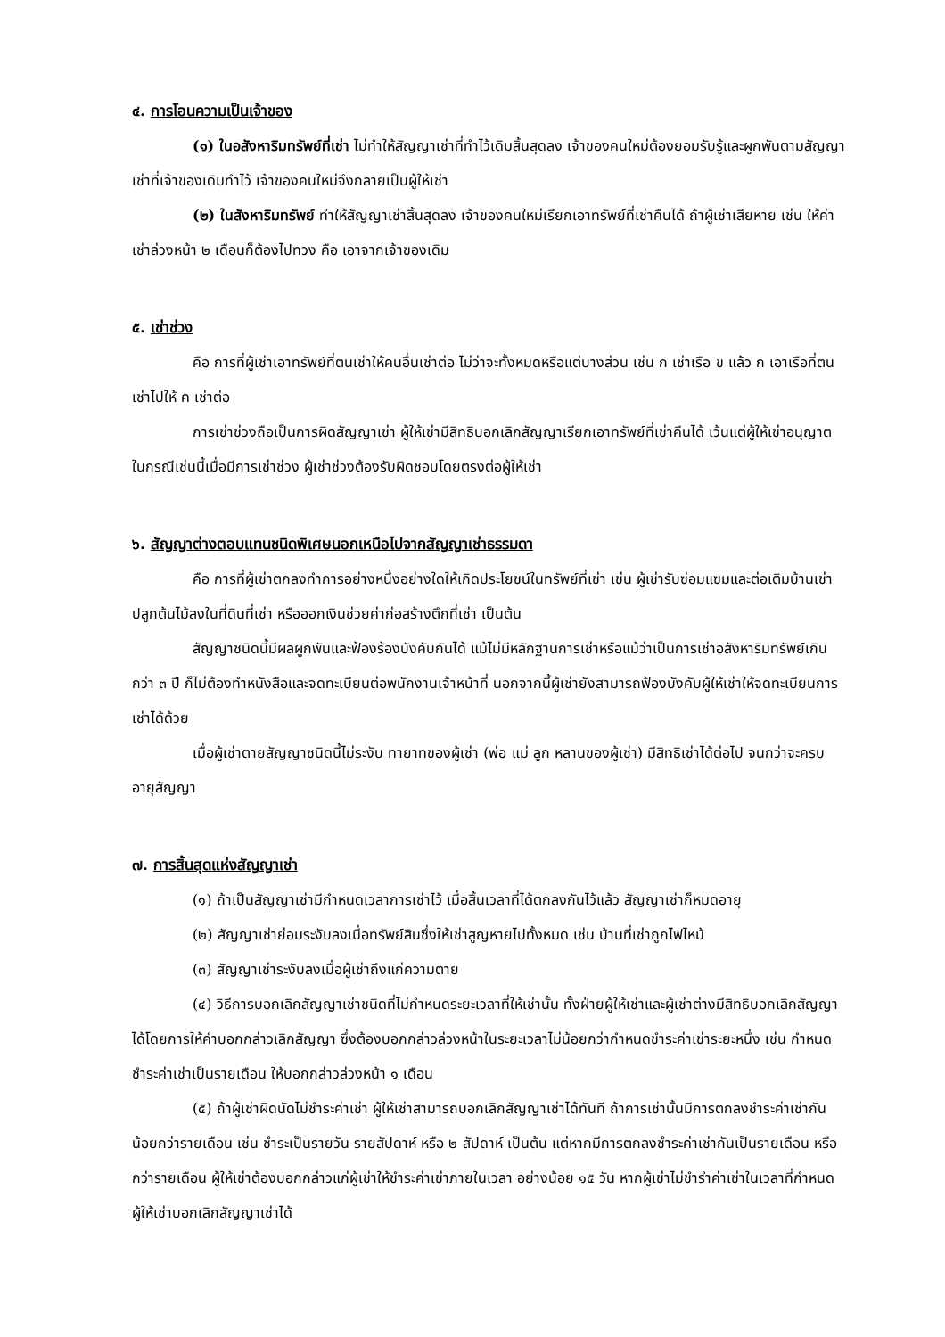๔. การโอนความเป็นเจ้าของ
(๑) ในอสังหาริมทรัพย์ที่เช่า ไม่ทำให้สัญญาเช่าที่ทำไว้เดิมสิ้นสุดลง เจ้าของคนใหม่ต้องยอมรับรู้และผูกพันตามสัญญาเช่าที่เจ้าของเดิมทำไว้ เจ้าของคนใหม่จึงกลายเป็นผู้ให้เช่า
(๒) ในสังหาริมทรัพย์ ทำให้สัญญาเช่าสิ้นสุดลง เจ้าของคนใหม่เรียกเอาทรัพย์ที่เช่าคืนได้ ถ้าผู้เช่าเสียหาย เช่น ให้ค่าเช่าล่วงหน้า ๒ เดือนก็ต้องไปทวง คือ เอาจากเจ้าของเดิม
๕. เช่าช่วง
คือ การที่ผู้เช่าเอาทรัพย์ที่ตนเช่าให้คนอื่นเช่าต่อ ไม่ว่าจะทั้งหมดหรือแต่บางส่วน เช่น ก เช่าเรือ ข แล้ว ก เอาเรือที่ตนเช่าไปให้ ค เช่าต่อ
การเช่าช่วงถือเป็นการผิดสัญญาเช่า ผู้ให้เช่ามีสิทธิบอกเลิกสัญญาเรียกเอาทรัพย์ที่เช่าคืนได้ เว้นแต่ผู้ให้เช่าอนุญาต ในกรณีเช่นนี้เมื่อมีการเช่าช่วง ผู้เช่าช่วงต้องรับผิดชอบโดยตรงต่อผู้ให้เช่า
๖. สัญญาต่างตอบแทนชนิดพิเศษนอกเหนือไปจากสัญญาเช่าธรรมดา
คือ การที่ผู้เช่าตกลงทำการอย่างหนึ่งอย่างใดให้เกิดประโยชน์ในทรัพย์ที่เช่า เช่น ผู้เช่ารับซ่อมแซมและต่อเติมบ้านเช่าปลูกต้นไม้ลงในที่ดินที่เช่า หรือออกเงินช่วยค่าก่อสร้างตึกที่เช่า เป็นต้น
สัญญาชนิดนี้มีผลผูกพันและฟ้องร้องบังคับกันได้ แม้ไม่มีหลักฐานการเช่าหรือแม้ว่าเป็นการเช่าอสังหาริมทรัพย์เกินกว่า ๓ ปี ก็ไม่ต้องทำหนังสือและจดทะเบียนต่อพนักงานเจ้าหน้าที่ นอกจากนี้ผู้เช่ายังสามารถฟ้องบังคับผู้ให้เช่าให้จดทะเบียนการเช่าได้ด้วย
เมื่อผู้เช่าตายสัญญาชนิดนี้ไม่ระงับ ทายาทของผู้เช่า (พ่อ แม่ ลูก หลานของผู้เช่า) มีสิทธิเช่าได้ต่อไป จนกว่าจะครบอายุสัญญา
๗. การสิ้นสุดแห่งสัญญาเช่า
(๑) ถ้าเป็นสัญญาเช่ามีกำหนดเวลาการเช่าไว้ เมื่อสิ้นเวลาที่ได้ตกลงกันไว้แล้ว สัญญาเช่าก็หมดอายุ
(๒) สัญญาเช่าย่อมระงับลงเมื่อทรัพย์สินซึ่งให้เช่าสูญหายไปทั้งหมด เช่น บ้านที่เช่าถูกไฟไหม้
(๓) สัญญาเช่าระงับลงเมื่อผู้เช่าถึงแก่ความตาย
(๔) วิธีการบอกเลิกสัญญาเช่าชนิดที่ไม่กำหนดระยะเวลาที่ให้เช่านั้น ทั้งฝ่ายผู้ให้เช่าและผู้เช่าต่างมีสิทธิบอกเลิกสัญญาได้โดยการให้คำบอกกล่าวเลิกสัญญา ซึ่งต้องบอกกล่าวล่วงหน้าในระยะเวลาไม่น้อยกว่ากำหนดชำระค่าเช่าระยะหนึ่ง เช่น กำหนดชำระค่าเช่าเป็นรายเดือน ให้บอกกล่าวล่วงหน้า ๑ เดือน
(๕) ถ้าผู้เช่าผิดนัดไม่ชำระค่าเช่า ผู้ให้เช่าสามารถบอกเลิกสัญญาเช่าได้ทันที ถ้าการเช่านั้นมีการตกลงชำระค่าเช่ากันน้อยกว่ารายเดือน เช่น ชำระเป็นรายวัน รายสัปดาห์ หรือ ๒ สัปดาห์ เป็นต้น แต่หากมีการตกลงชำระค่าเช่ากันเป็นรายเดือน หรือกว่ารายเดือน ผู้ให้เช่าต้องบอกกล่าวแก่ผู้เช่าให้ชำระค่าเช่าภายในเวลา อย่างน้อย ๑๕ วัน หากผู้เช่าไม่ชำรำค่าเช่าในเวลาที่กำหนด ผู้ให้เช่าบอกเลิกสัญญาเช่าได้